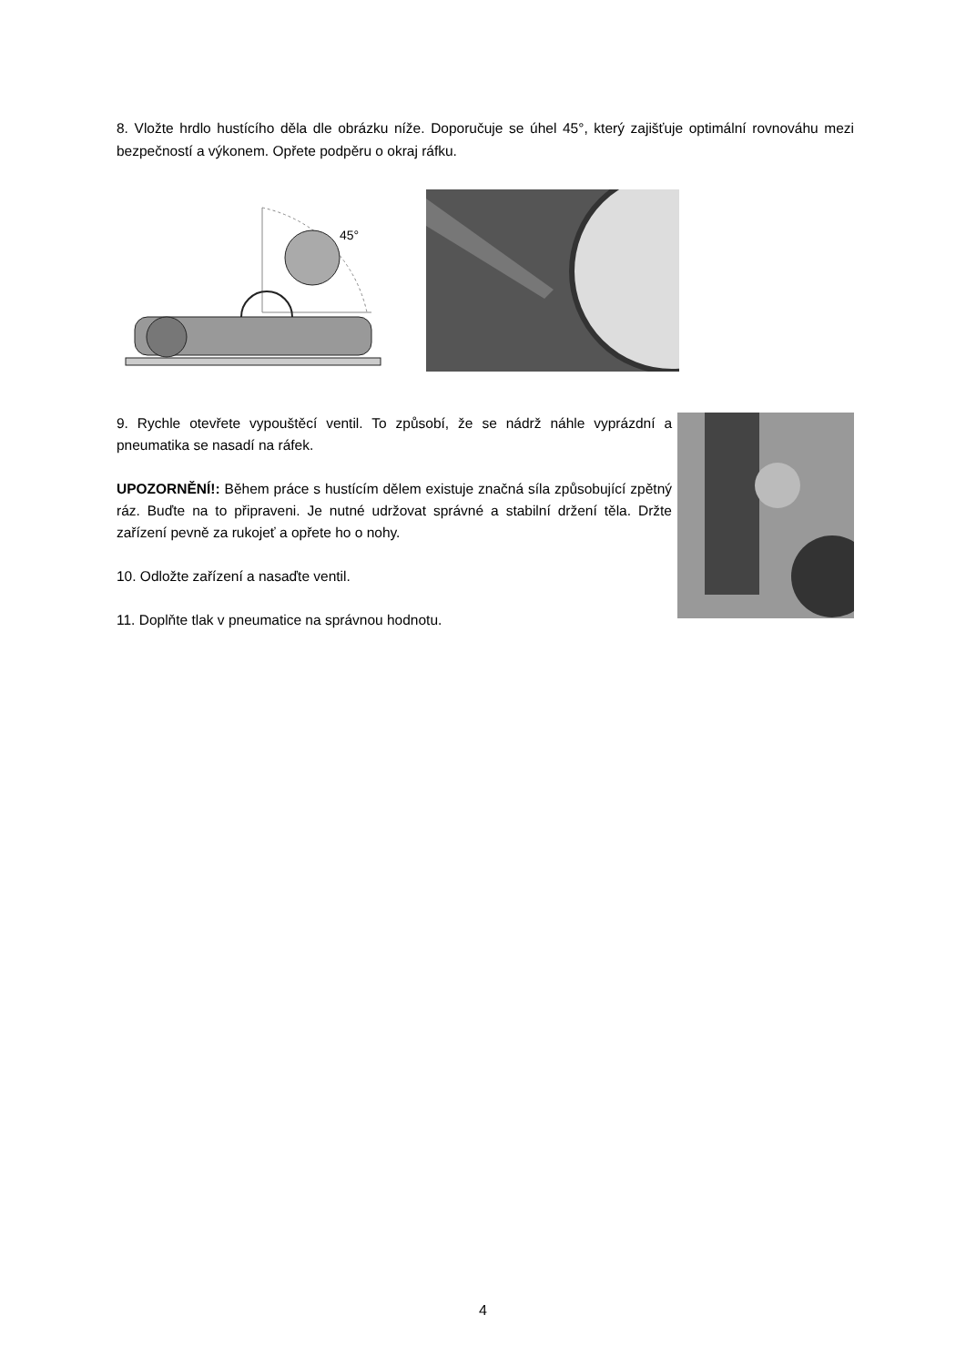8. Vložte hrdlo hustícího děla dle obrázku níže. Doporučuje se úhel 45°, který zajišťuje optimální rovnováhu mezi bezpečností a výkonem. Opřete podpěru o okraj ráfku.
45°
9. Rychle otevřete vypouštěcí ventil. To způsobí, že se nádrž náhle vyprázdní a pneumatika se nasadí na ráfek.
UPOZORNĚNÍ!: Během práce s hustícím dělem existuje značná síla způsobující zpětný ráz. Buďte na to připraveni. Je nutné udržovat správné a stabilní držení těla. Držte zařízení pevně za rukojeť a opřete ho o nohy.
10. Odložte zařízení a nasaďte ventil.
11. Doplňte tlak v pneumatice na správnou hodnotu.
4